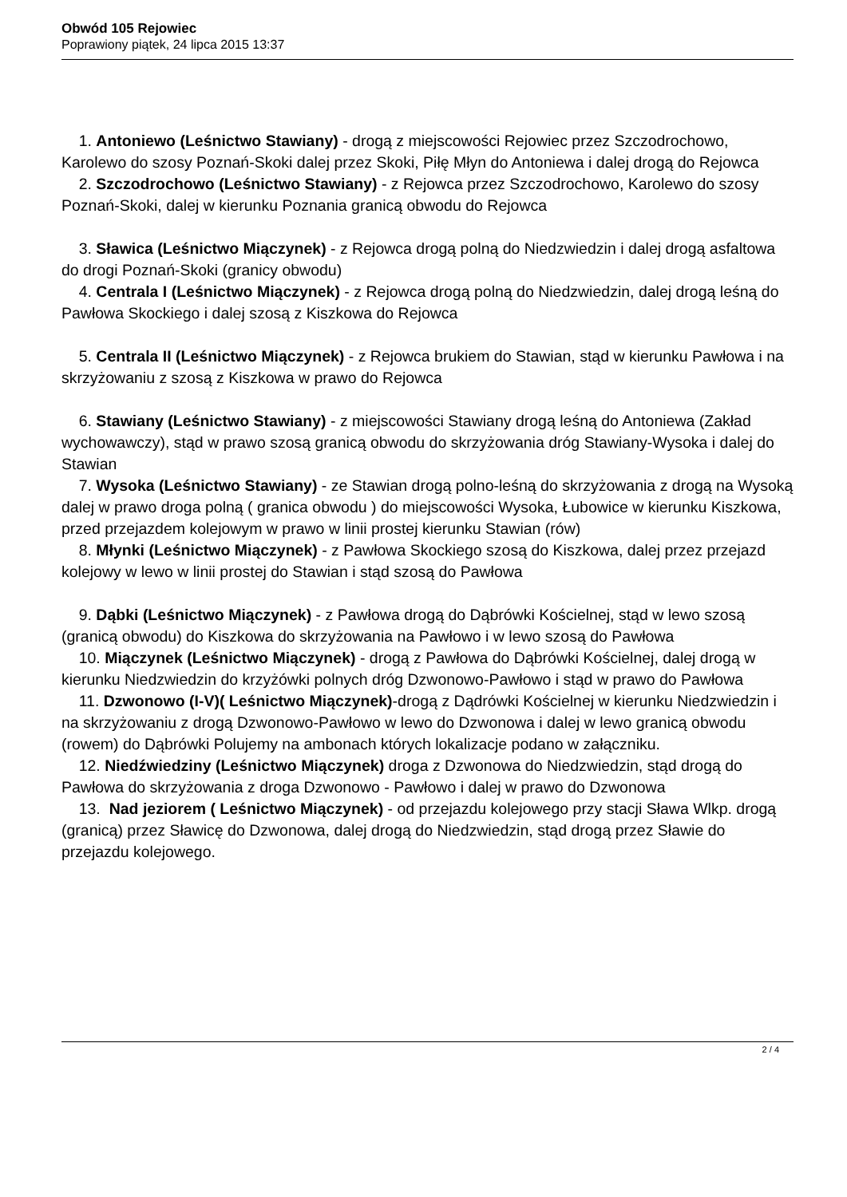Obwód 105 Rejowiec
Poprawiony piątek, 24 lipca 2015 13:37
1. Antoniewo (Leśnictwo Stawiany) - drogą z miejscowości Rejowiec przez Szczodrochowo, Karolewo do szosy Poznań-Skoki dalej przez Skoki, Piłę Młyn do Antoniewa i dalej drogą do Rejowca
2. Szczodrochowo (Leśnictwo Stawiany) - z Rejowca przez Szczodrochowo, Karolewo do szosy Poznań-Skoki, dalej w kierunku Poznania granicą obwodu do Rejowca
3. Sławica (Leśnictwo Miączynek) - z Rejowca drogą polną do Niedzwiedzin i dalej drogą asfaltowa do drogi Poznań-Skoki (granicy obwodu)
4. Centrala I (Leśnictwo Miączynek) - z Rejowca drogą polną do Niedzwiedzin, dalej drogą leśną do Pawłowa Skockiego i dalej szosą z Kiszkowa do Rejowca
5. Centrala II (Leśnictwo Miączynek) - z Rejowca brukiem do Stawian, stąd w kierunku Pawłowa i na skrzyżowaniu z szosą z Kiszkowa w prawo do Rejowca
6. Stawiany (Leśnictwo Stawiany) - z miejscowości Stawiany drogą leśną do Antoniewa (Zakład wychowawczy), stąd w prawo szosą granicą obwodu do skrzyżowania dróg Stawiany-Wysoka i dalej do Stawian
7. Wysoka (Leśnictwo Stawiany) - ze Stawian drogą polno-leśną do skrzyżowania z drogą na Wysoką dalej w prawo droga polną ( granica obwodu ) do miejscowości Wysoka, Łubowice w kierunku Kiszkowa, przed przejazdem kolejowym w prawo w linii prostej kierunku Stawian (rów)
8. Młynki (Leśnictwo Miączynek) - z Pawłowa Skockiego szosą do Kiszkowa, dalej przez przejazd kolejowy w lewo w linii prostej do Stawian i stąd szosą do Pawłowa
9. Dąbki (Leśnictwo Miączynek) - z Pawłowa drogą do Dąbrówki Kościelnej, stąd w lewo szosą (granicą obwodu) do Kiszkowa do skrzyżowania na Pawłowo i w lewo szosą do Pawłowa
10. Miączynek (Leśnictwo Miączynek) - drogą z Pawłowa do Dąbrówki Kościelnej, dalej drogą w kierunku Niedzwiedzin do krzyżówki polnych dróg Dzwonowo-Pawłowo i stąd w prawo do Pawłowa
11. Dzwonowo (I-V)( Leśnictwo Miączynek)-drogą z Dądrówki Kościelnej w kierunku Niedzwiedzin i na skrzyżowaniu z drogą Dzwonowo-Pawłowo w lewo do Dzwonowa i dalej w lewo granicą obwodu (rowem) do Dąbrówki Polujemy na ambonach których lokalizacje podano w załączniku.
12. Niedźwiedziny (Leśnictwo Miączynek) droga z Dzwonowa do Niedzwiedzin, stąd drogą do Pawłowa do skrzyżowania z droga Dzwonowo - Pawłowo i dalej w prawo do Dzwonowa
13. Nad jeziorem ( Leśnictwo Miączynek) - od przejazdu kolejowego przy stacji Sława Wlkp. drogą (granicą) przez Sławicę do Dzwonowa, dalej drogą do Niedzwiedzin, stąd drogą przez Sławie do przejazdu kolejowego.
2 / 4